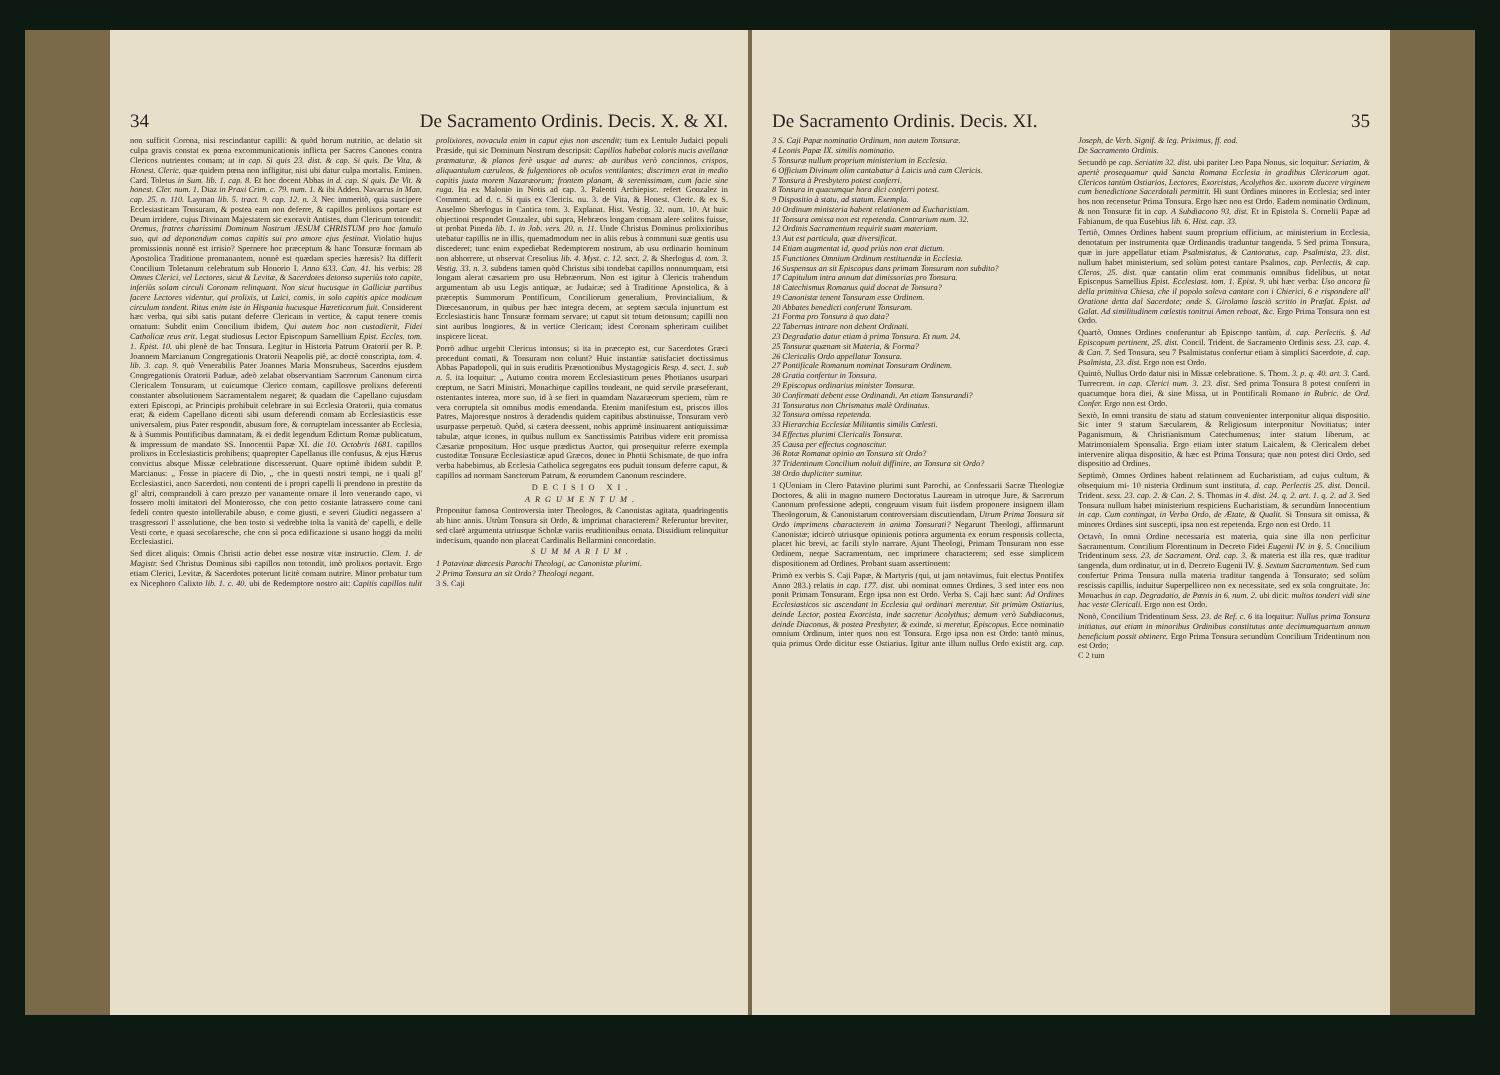34 De Sacramento Ordinis. Decis. X. & XI.
non sufficit Corona, nisi rescindantur capilli: & quòd horum nutritio, ac delatio sit culpa gravis constat ex pœna excommunicationis inflicta per Sacros Canones contra Clericos nutrientes comam; ut in cap. Si quis 23. dist. & cap. Si quis. De Vita, & Honest. Cleric. quæ quidem pœna non infligitur, nisi ubi datur culpa mortalis. Eminen. Card. Toletus in Sum. lib. 1. cap. 8. Et hoc docent Abbas in d. cap. Si quis. De Vit. & honest. Cler. num. 1. Diaz in Praxi Crim. c. 79. num. 1. & ibi Adden. Navarrus in Man. cap. 25. n. 110. Layman lib. 5. tract. 9. cap. 12. n. 3. Nec immeritò, quia suscipere Ecclesiasticam Tonsuram, & postea eam non deferre, & capillos prolixos portare est Deum irridere, cujus Divinam Majestatem sic exoravit Antistes, dum Clericum totondit: Oremus, fratres charissimi Dominum Nostrum JESUM CHRISTUM pro hoc famulo suo, qui ad deponendum comas capitis sui pro amore ejus festinat. Violatio hujus promissionis nonnè est irrisio? Spernere hoc præceptum & hanc Tonsuræ formam ab Apostolica Traditione promanantem, nonnè est quædam species hæresis? Ita differit Concilium Toletanum celebratum sub Honorio I. Anno 633. Can. 41. his verbis: 28 Omnes Clerici, vel Lectores, sicut & Levitæ, & Sacerdotes detonso superiùs toto capite, inferiùs solam circuli Coronam relinquant. Non sicut hucusque in Galliciæ partibus facere Lectores videntur, qui prolixis, ut Laici, comis, in solo capitis apice modicum circulum tondent. Ritus enim iste in Hispania hucusque Hæreticorum fuit. Considerent hæc verba, qui sibi satis putant deferre Clericam in vertice, & caput tenere comis ornatum: Subdit enim Concilium ibidem, Qui autem hoc non custodierit, Fidei Catholicæ reus erit. Legat studiosus Lector Episcopum Sarnellium Epist. Eccles. tom. 1. Epist. 10. ubi plenè de hac Tonsura. Legitur in Historia Patrum Oratorii per R. P. Joannem Marcianum Congregationis Oratorii Neapolis piè, ac doctè conscripta, tom. 4. lib. 3. cap. 9. quò Venerabilis Pater Joannes Maria Monsrubeus, Sacerdos ejusdem Congregationis Oratorii Paduæ, adeò zelabat observantiam Sacrorum Canonum circa Clericalem Tonsuram, ut cuicumque Clerico comam, capillosve prolixos deferenti constanter absolutionem Sacramentalem negaret; & quadam die Capellano cujusdam exteri Episcopi, ac Principis prohibuit celebrare in sui Ecclesia Oratorii, quia comatus erat; & eidem Capellano dicenti sibi usum deferendi comam ab Ecclesiasticis esse universalem, pius Pater respondit, abusum fore, & corruptelam incessanter ab Ecclesia, & à Summis Pontificibus damnatam, & ei dedit legendum Edictum Romæ publicatum, & impressum de mandato SS. Innocentii Papæ XI. die 10. Octobris 1681. capillos prolixos in Ecclesiasticis prohibens; quapropter Capellanus ille confusus, & ejus Hærus convictus absque Missæ celebratione discesserunt. Quare optimè ibidem subdit P. Marcianus: „ Fosse in piacere di Dio, „ che in questi nostri tempi, ne i quali gl' Ecclesiastici, anco Sacerdoti, non contenti de i propri capelli li prendono in prestito da gl' altri, comprandoli à caro prezzo per vanamente ornare il loro venerando capo, vi fossero molti imitatori del Monterosso, che con petto costante latrassero come cani fedeli contro questo intollerabile abuso, e come giusti, e severi Giudici negassero a' trasgressori l' assolutione, che ben tosto si vedrebbe tolta la vanità de' capelli, e delle Vesti corte, e quasi secolaresche, che con sì poca edificazione si usano hoggi da molti Ecclesiastici.
Sed dicet aliquis: Omnis Christi actio debet esse nostræ vitæ instructio. Clem. 1. de Magistr. Sed Christus Dominus sibi capillos non totondit, imò prolixos portavit. Ergo etiam Clerici, Levitæ, & Sacerdotes poterunt licitè comam nutrire. Minor probatur tum ex Nicephoro Calixto lib. 1. c. 40. ubi de Redemptore nostro ait: Capitis capillos tulit prolixiores, novacula enim in caput ejus non ascendit; tum ex Lentulo Judaici populi Præside, qui sic Dominum Nostrum descripsit: Capillos habebat coloris nucis avellanæ præmaturæ, & planos ferè usque ad aures: ab auribus verò concinnos, crispos, aliquantulum cæruleos, & fulgentiores ob oculos ventilantes; discrimen erat in medio capitis juxta morem Nazaræorum; frontem planam, & serenissimam, cum facie sine ruga. Ita ex Malonio in Notis ad cap. 3. Paleotti Archiepisc. refert Gonzalez in Comment. ad d. c. Si quis ex Clericis. nu. 3. de Vita, & Honest. Cleric. & ex S. Anselmo Sherlogus in Cantica tom. 3. Explanat. Hist. Vestig. 32. num. 10. At huic objectioni respondet Gonzalez, ubi supra, Hebræos longam comam alere solitos fuisse, ut probat Pineda lib. 1. in Job. vers. 20. n. 11. Unde Christus Dominus prolixioribus utebatur capillis ne in illis, quemadmodum nec in aliis rebus à communi suæ gentis usu discederet; tunc enim expediebat Redemptorem nostrum, ab usu ordinario hominum non abhorrere, ut observat Cresolius lib. 4. Myst. c. 12. sect. 2. & Sherlogus d. tom. 3. Vestig. 33. n. 3. subdens tamen quòd Christus sibi tondebat capillos nonnumquam, etsi longam alerat cæsariem pro usu Hebræorum. Non est igitur à Clericis trahendum argumentum ab usu Legis antiquæ, ac Judaicæ; sed à Traditione Apostolica, & à præceptis Summorum Pontificum, Conciliorum generalium, Provincialium, & Diœcesanorum, in quibus per hæc integra decem, ac septem sæcula injunctum est Ecclesiasticis hanc Tonsuræ formam servare; ut caput sit totum detonsum; capilli non sint auribus longiores, & in vertice Clericam; idest Coronam sphericam cuilibet inspicere liceat.
Porrò adhuc urgebit Clericus intonsus; si ita in præcepto est, cur Sacerdotes Græci procedunt comati, & Tonsuram non colunt? Huic instantiæ satisfaciet doctissimus Abbas Papadopoli, qui in suis eruditis Prænotionibus Mystagogicis Resp. 4. sect. 1. sub n. 5. ita loquitur: „ Autumo contra morem Ecclesiasticum penes Photianos usurpari cœptum, ne Sacri Ministri, Monachique capillos tondeant, ne quid servile præseferant, ostentantes interea, more suo, id à se fieri in quamdam Nazaræorum speciem, cùm re vera corruptela sit omnibus modis emendanda. Etenim manifestum est, priscos illos Patres, Majoresque nostros à deradendis quidem capitibus abstinuisse, Tonsuram verò usurpasse perpetuò. Quòd, si cætera deessent, nobis apprimè insinuarent antiquissimæ tabulæ, atque icones, in quibus nullum ex Sanctissimis Patribus videre erit promissa Cæsariæ propositum. Hoc usque prædictus Auctor, qui prosequitur referre exempla custoditæ Tonsuræ Ecclesiasticæ apud Græcos, donec in Photii Schismate, de quo infra verba habebimus, ab Ecclesia Catholica segregatos eos puduit tonsum deferre caput, & capillos ad normam Sanctorum Patrum, & eorumdem Canonum rescindere.
DECISIO XI.
ARGUMENTUM.
Proponitur famosa Controversia inter Theologos, & Canonistas agitata, quadringentis ab hinc annis. Utrùm Tonsura sit Ordo, & imprimat characterem? Referuntur breviter, sed clarè argumenta utriusque Scholæ variis eruditionibus ornata. Dissidium relinquitur indecisum, quando non placeat Cardinalis Bellarmini concordatio.
SUMMARIUM.
1 Patavinæ diœcesis Parochi Theologi, ac Canonistæ plurimi.
2 Prima Tonsura an sit Ordo? Theologi negant.
3 S. Caji
De Sacramento Ordinis. Decis. XI. 35
3 S. Caji Papæ nominatio Ordinum, non autem Tonsuræ.
4 Leonis Papæ IX. similis nominatio.
5 Tonsuræ nullum proprium ministerium in Ecclesia.
6 Officium Divinum olim cantabatur à Laicis unà cum Clericis.
7 Tonsura à Presbytero potest conferri.
8 Tonsura in quacumque hora dici conferri potest.
9 Dispositio à statu, ad statum. Exempla.
10 Ordinum ministeria habent relationem ad Eucharistiam.
11 Tonsura omissa non est repetenda. Contrarium num. 32.
12 Ordinis Sacramentum requirit suam materiam.
13 Aut est particula, quæ diversificat.
14 Etiam augmentat id, quod priùs non erat dictum.
15 Functiones Omnium Ordinum restituendæ in Ecclesia.
16 Suspensus an sit Episcopus dans primam Tonsuram non subdito?
17 Capitulum intra annum dat dimissorias pro Tonsura.
18 Catechismus Romanus quid doceat de Tonsura?
19 Canonistæ tenent Tonsuram esse Ordinem.
20 Abbates benedicti conferunt Tonsuram.
21 Forma pro Tonsura à quo data?
22 Tabernas intrare non debent Ordinati.
23 Degradatio datur etiam à prima Tonsura. Et num. 24.
25 Tonsuræ quænam sit Materia, & Forma?
26 Clericalis Ordo appellatur Tonsura.
27 Pontificale Romanum nominat Tonsuram Ordinem.
28 Gratia confertur in Tonsura.
29 Episcopus ordinarius minister Tonsuræ.
30 Confirmati debent esse Ordinandi. An etiam Tonsurandi?
31 Tonsuratus non Chrismatus malè Ordinatus.
32 Tonsura omissa repetenda.
33 Hierarchia Ecclesiæ Militantis similis Cœlesti.
34 Effectus plurimi Clericalis Tonsuræ.
35 Causa per effectus cognoscitur.
36 Rotæ Romanæ opinio an Tonsura sit Ordo?
37 Tridentinum Concilium noluit diffinire, an Tonsura sit Ordo?
38 Ordo dupliciter sumitur.
1 QUoniam in Clero Patavino plurimi sunt Parochi, ac Confessarii Sacræ Theologiæ Doctores, & alii in magno numero Doctoratus Lauream in utroque Jure, & Sacrorum Canonum professione adepti, congruum visum fuit iisdem proponere insignem illam Theologorum, & Canonistarum controversiam discutiendam, Utrum Prima Tonsura sit Ordo imprimens characterem in anima Tonsurati? Negarunt Theologi, affirmarunt Canonistæ; idcircò utriusque opinionis potiora argumenta ex eorum responsis collecta, placet hic brevi, ac facili stylo narrare. Ajunt Theologi, Primam Tonsuram non esse Ordinem, neque Sacramentum, nec imprimere characterem; sed esse simplicem dispositionem ad Ordines. Probant suam assertionem:
Primò ex verbis S. Caji Papæ, & Martyris (qui, ut jam notavimus, fuit electus Pontifex Anno 283.) relatis in cap. 177. dist. ubi nominat omnes Ordines, 3 sed inter eos non ponit Primam Tonsuram. Ergo ipsa non est Ordo. Verba S. Caji hæc sunt: Ad Ordines Ecclesiasticos sic ascendant in Ecclesia qui ordinari merentur. Sit primùm Ostiarius, deinde Lector, postea Exorcista, inde sacretur Acolythus; demum verò Subdiaconus, deinde Diaconus, & postea Presbyter, & exinde, si meretur, Episcopus. Ecce nominatio omnium Ordinum, inter quos non est Tonsura. Ergo ipsa non est Ordo: tantò minus, quia primus Ordo dicitur esse Ostiarius. Igitur ante illum nullus Ordo existit arg. cap. Joseph, de Verb. Signif. & leg. Priximus, ff. eod.
De Sacramento Ordinis.
Secundò pe cap. Seriatim 32. dist. ubi pariter Leo Papa Nonus, sic loquitur: Seriatim, & apertè prosequamur quid Sancta Romana Ecclesia in gradibus Clericorum agat. Clericos tantùm Ostiarios, Lectores, Exorcistas, Acolythos &c. uxorem ducere virginem cum benedictione Sacerdotali permittit. Hi sunt Ordines minores in Ecclesia; sed inter hos non recensetur Prima Tonsura. Ergo hæc non est Ordo. Eadem nominatio Ordinum, & non Tonsuræ fit in cap. A Subdiacono 93. dist. Et in Epistola S. Cornelii Papæ ad Fabianum, de qua Eusebius lib. 6. Hist. cap. 33.
Tertiò, Omnes Ordines habent suum proprium officium, ac ministerium in Ecclesia, denotatum per instrumenta quæ Ordinandis traduntur tangenda. 5 Sed prima Tonsura, quæ in jure appellatur etiam Psalmistatus, & Cantoratus, cap. Psalmista, 23. dist. nullum habet ministerium, sed solùm potest cantare Psalmos, cap. Perlectis, & cap. Cleros, 25. dist. quæ cantatio olim erat communis omnibus fidelibus, ut notat Episcopus Sarnellius Epist. Ecclesiast. tom. 1. Epist. 9. ubi hæc verba: Uso ancora fù della primitiva Chiesa, che il popolo soleva cantare con i Chierici, 6 e rispondere all' Oratione detta dal Sacerdote; onde S. Girolamo lasciò scritto in Præfat. Epist. ad Galat. Ad similitudinem cœlestis tonitrui Amen reboat, &c. Ergo Prima Tonsura non est Ordo.
Quartò, Omnes Ordines conferuntur ab Episcopo tantùm, d. cap. Perlectis. §. Ad Episcopum pertinent, 25. dist. Concil. Trident. de Sacramento Ordinis sess. 23. cap. 4. & Can. 7. Sed Tonsura, seu 7 Psalmistatus confertur etiam à simplici Sacerdote, d. cap. Psalmista, 23. dist. Ergo non est Ordo.
Quintò, Nullus Ordo datur nisi in Missæ celebratione. S. Thom. 3. p. q. 40. art. 3. Card. Turrecrem. in cap. Clerici num. 3. 23. dist. Sed prima Tonsura 8 potest conferri in quacumque hora diei, & sine Missa, ut in Pontificali Romano in Rubric. de Ord. Confer. Ergo non est Ordo.
Sextò, In omni transitu de statu ad statum convenienter interponitur aliqua dispositio. Sic inter 9 statum Sæcularem, & Religiosum interponitur Novitiatus; inter Paganismum, & Christianismum Catechumenus; inter statum liberum, ac Matrimonialem Sponsalia. Ergo etiam inter statum Laicalem, & Clericalem debet intervenire aliqua dispositio, & hæc est Prima Tonsura; quæ non potest dici Ordo, sed dispositio ad Ordines.
Septimò, Omnes Ordines habent relationem ad Eucharistiam, ad cujus cultum, & obsequium mi- 10 nisteria Ordinum sunt instituta, d. cap. Perlectis 25. dist. Doncil. Trident. sess. 23. cap. 2. & Can. 2. S. Thomas in 4. dist. 24. q. 2. art. 1. q. 2. ad 3. Sed Tonsura nullum habet ministerium respiciens Eucharistiam, & secundùm Innocentium in cap. Cum contingat, in Verbo Ordo, de Ætate, & Qualit. Si Tonsura sit omissa, & minores Ordines sint suscepti, ipsa non est repetenda. Ergo non est Ordo. 11
Octavò, In omni Ordine necessaria est materia, quia sine illa non perficitur Sacramentum. Concilium Florentinum in Decreto Fidei Eugenii IV. in §. 5. Concilium Tridentinum sess. 23. de Sacrament. Ord. cap. 3. & materia est illa res, quæ traditur tangenda, dum ordinatur, ut in d. Decreto Eugenii IV. §. Sextum Sacramentum. Sed cum confertur Prima Tonsura nulla materia traditur tangenda à Tonsurato; sed solùm rescissis capillis, induitur Superpelliceo non ex necessitate, sed ex sola congruitate. Jo: Monachus in cap. Degradatio, de Pœnis in 6. num. 2. ubi dicit: multos tonderi vidi sine hac veste Clericali. Ergo non est Ordo.
Nonò, Concilium Tridentinum Sess. 23. de Ref. c. 6 ita loquitur: Nullus prima Tonsura initiatus, aut etiam in minoribus Ordinibus constitutus ante decimumquartum annum beneficium possit obtinere. Ergo Prima Tonsura secundùm Concilium Tridentinum non est Ordo;
C 2 tum